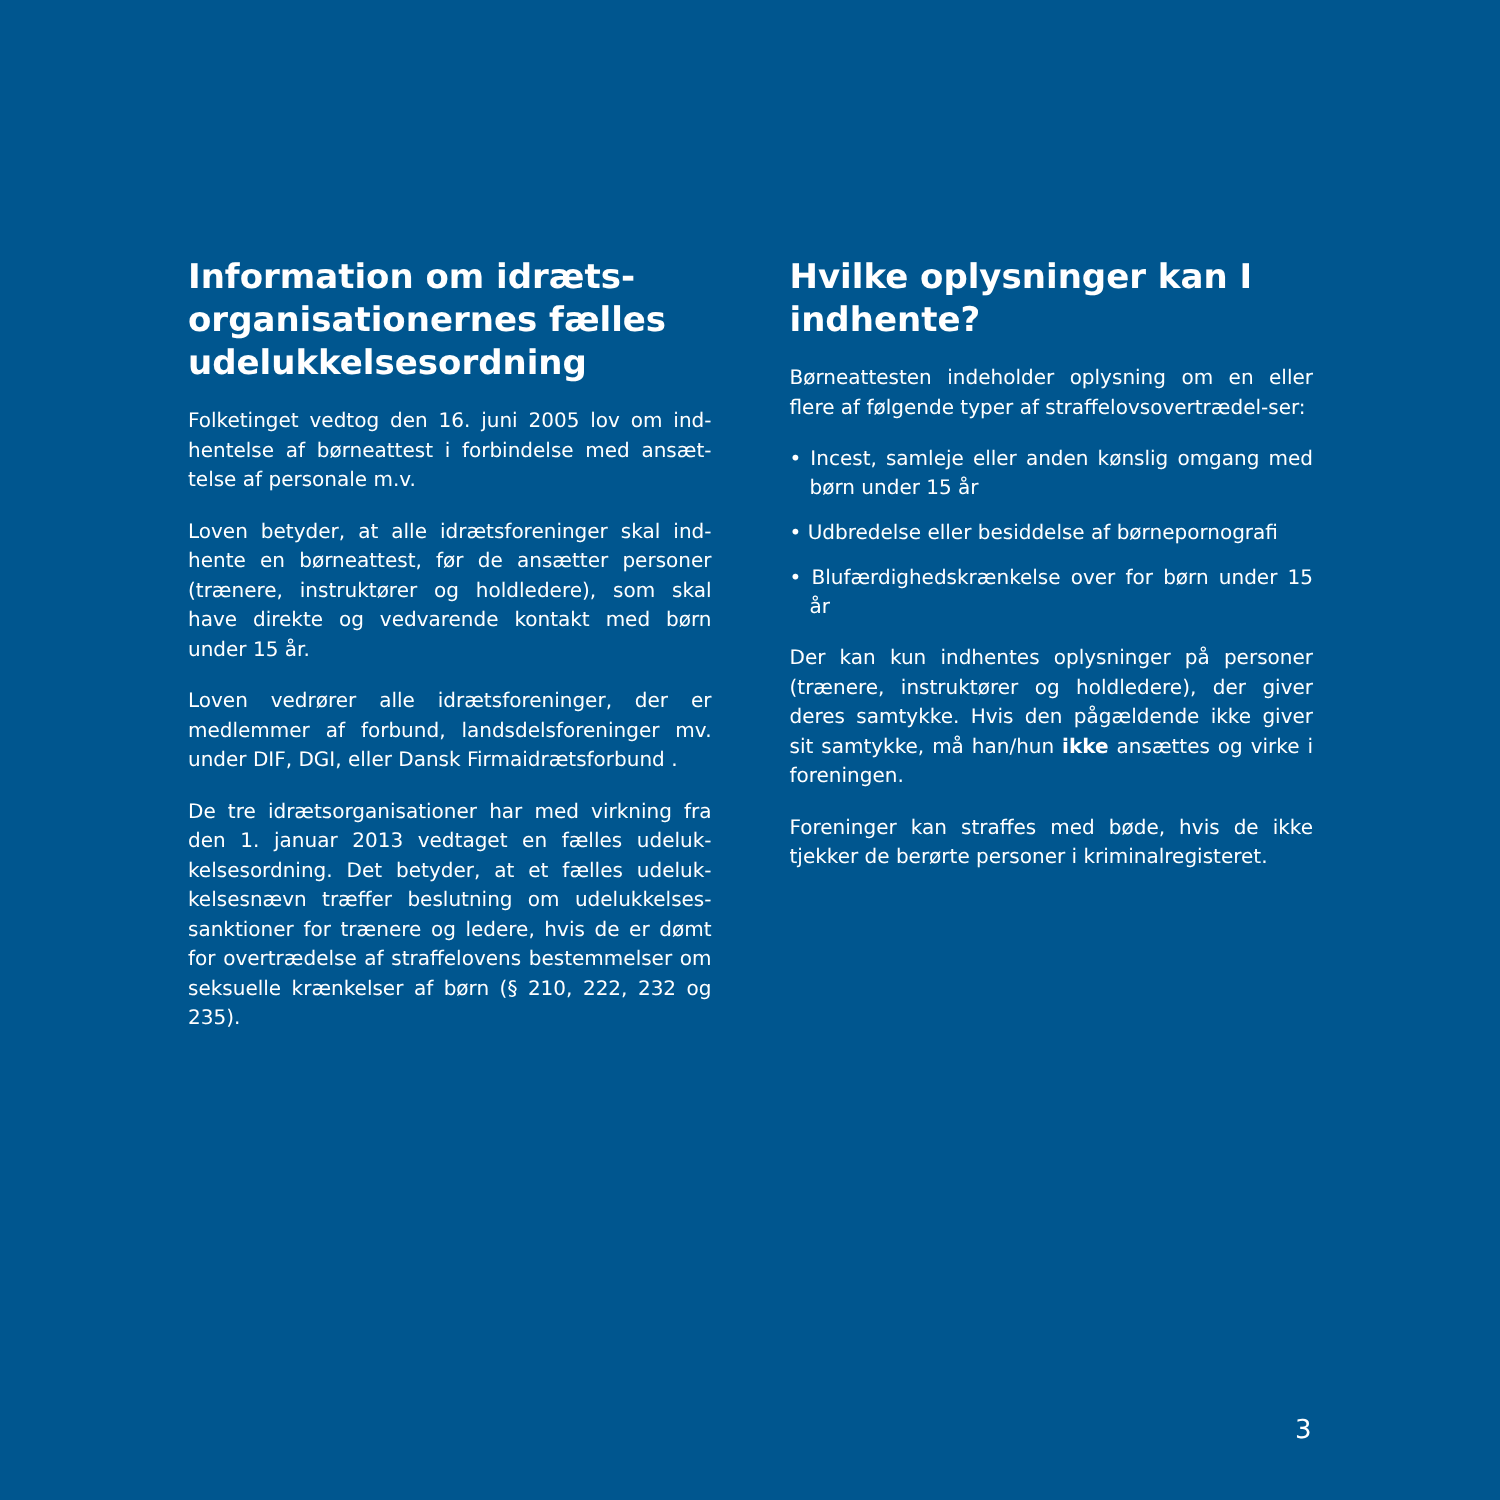Information om idræts-organisationernes fælles udelukkelsesordning
Folketinget vedtog den 16. juni 2005 lov om ind-hentelse af børneattest i forbindelse med ansæt-telse af personale m.v.
Loven betyder, at alle idrætsforeninger skal ind-hente en børneattest, før de ansætter personer (trænere, instruktører og holdledere), som skal have direkte og vedvarende kontakt med børn under 15 år.
Loven vedrører alle idrætsforeninger, der er medlemmer af forbund, landsdelsforeninger mv. under DIF, DGI, eller Dansk Firmaidrætsforbund .
De tre idrætsorganisationer har med virkning fra den 1. januar 2013 vedtaget en fælles udeluk-kelsesordning. Det betyder, at et fælles udeluk-kelsesnævn træffer beslutning om udelukkelses-sanktioner for trænere og ledere, hvis de er dømt for overtrædelse af straffelovens bestemmelser om seksuelle krænkelser af børn (§ 210, 222, 232 og 235).
Hvilke oplysninger kan I indhente?
Børneattesten indeholder oplysning om en eller flere af følgende typer af straffelovsovertrædel-ser:
• Incest, samleje eller anden kønslig omgang med børn under 15 år
• Udbredelse eller besiddelse af børnepornografi
• Blufærdighedskrænkelse over for børn under 15 år
Der kan kun indhentes oplysninger på personer (trænere, instruktører og holdledere), der giver deres samtykke. Hvis den pågældende ikke giver sit samtykke, må han/hun ikke ansættes og virke i foreningen.
Foreninger kan straffes med bøde, hvis de ikke tjekker de berørte personer i kriminalregisteret.
3